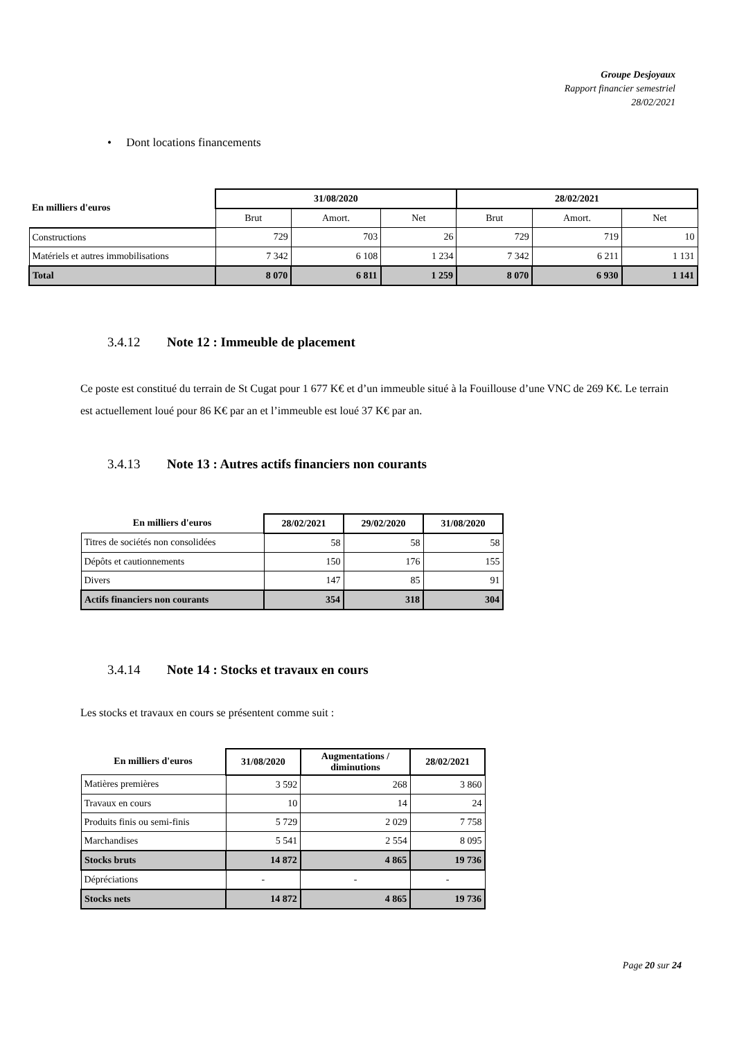Groupe Desjoyaux
Rapport financier semestriel
28/02/2021
• Dont locations financements
| En milliers d'euros | 31/08/2020 | | | 28/02/2021 | | |
| --- | --- | --- | --- | --- | --- | --- |
| | Brut | Amort. | Net | Brut | Amort. | Net |
| Constructions | 729 | 703 | 26 | 729 | 719 | 10 |
| Matériels et autres immobilisations | 7 342 | 6 108 | 1 234 | 7 342 | 6 211 | 1 131 |
| Total | 8 070 | 6 811 | 1 259 | 8 070 | 6 930 | 1 141 |
3.4.12 Note 12 : Immeuble de placement
Ce poste est constitué du terrain de St Cugat pour 1 677 K€ et d’un immeuble situé à la Fouillouse d’une VNC de 269 K€. Le terrain est actuellement loué pour 86 K€ par an et l’immeuble est loué 37 K€ par an.
3.4.13 Note 13 : Autres actifs financiers non courants
| En milliers d'euros | 28/02/2021 | 29/02/2020 | 31/08/2020 |
| --- | --- | --- | --- |
| Titres de sociétés non consolidées | 58 | 58 | 58 |
| Dépôts et cautionnements | 150 | 176 | 155 |
| Divers | 147 | 85 | 91 |
| Actifs financiers non courants | 354 | 318 | 304 |
3.4.14 Note 14 : Stocks et travaux en cours
Les stocks et travaux en cours se présentent comme suit :
| En milliers d'euros | 31/08/2020 | Augmentations / diminutions | 28/02/2021 |
| --- | --- | --- | --- |
| Matières premières | 3 592 | 268 | 3 860 |
| Travaux en cours | 10 | 14 | 24 |
| Produits finis ou semi-finis | 5 729 | 2 029 | 7 758 |
| Marchandises | 5 541 | 2 554 | 8 095 |
| Stocks bruts | 14 872 | 4 865 | 19 736 |
| Dépréciations | - | - | - |
| Stocks nets | 14 872 | 4 865 | 19 736 |
Page 20 sur 24